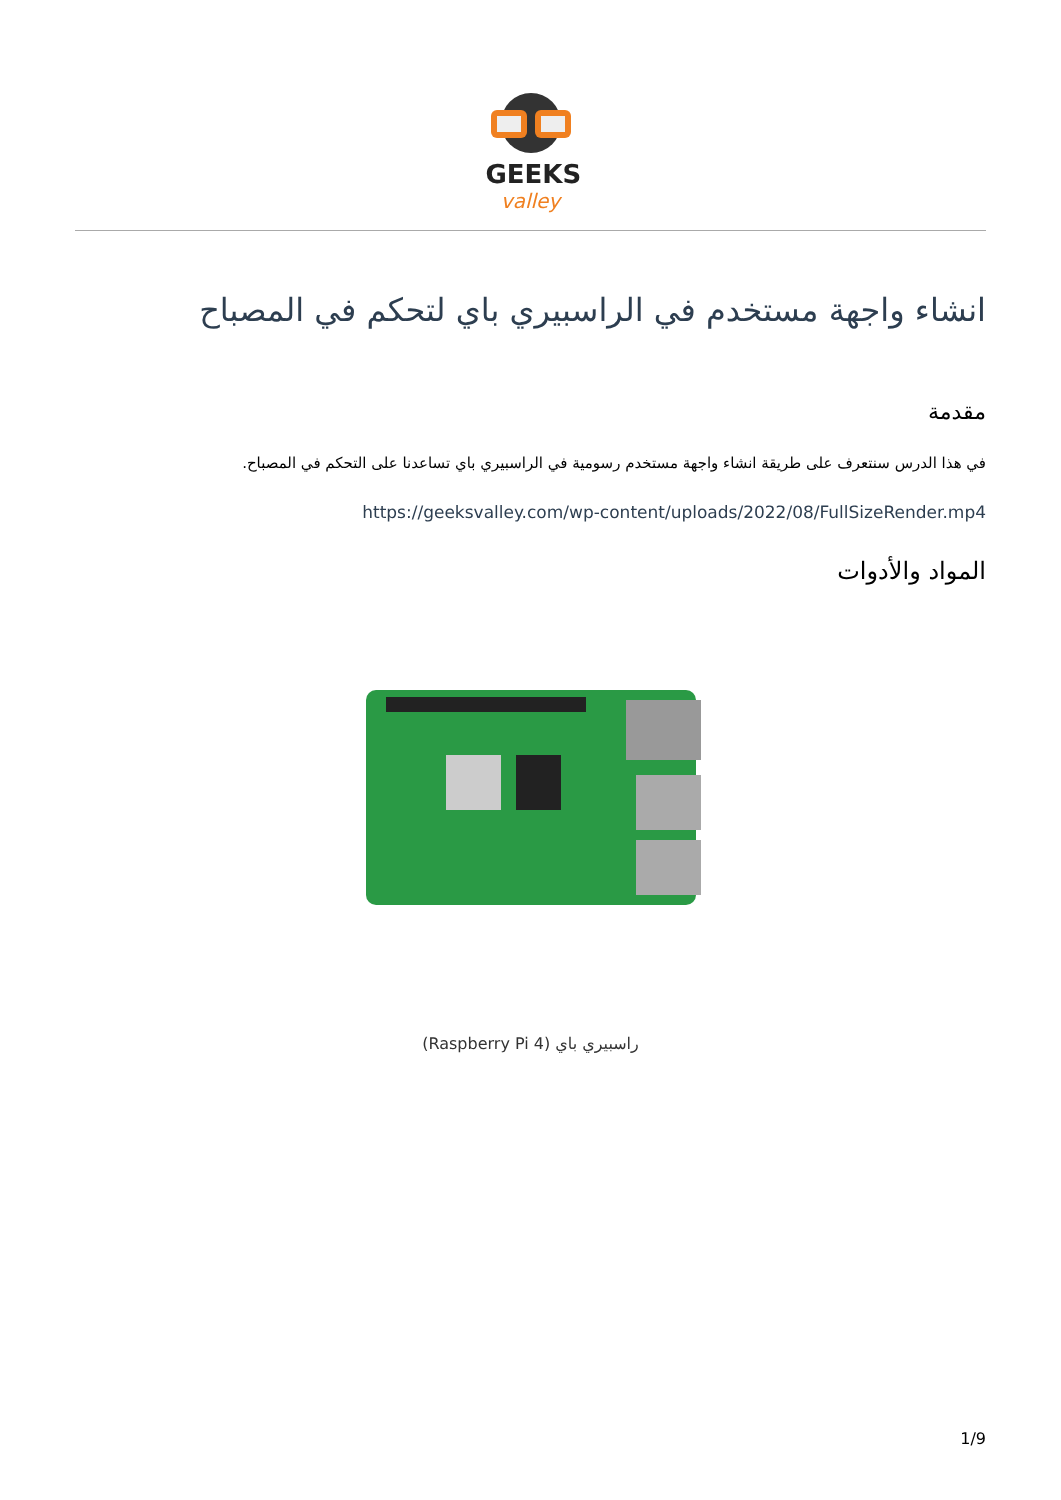GEEKS
valley
انشاء واجهة مستخدم في الراسبيري باي لتحكم في المصباح
مقدمة
في هذا الدرس سنتعرف على طريقة انشاء واجهة مستخدم رسومية في الراسبيري باي تساعدنا على التحكم في المصباح.
https://geeksvalley.com/wp-content/uploads/2022/08/FullSizeRender.mp4
المواد والأدوات
راسبيري باي (Raspberry Pi 4)
1/9